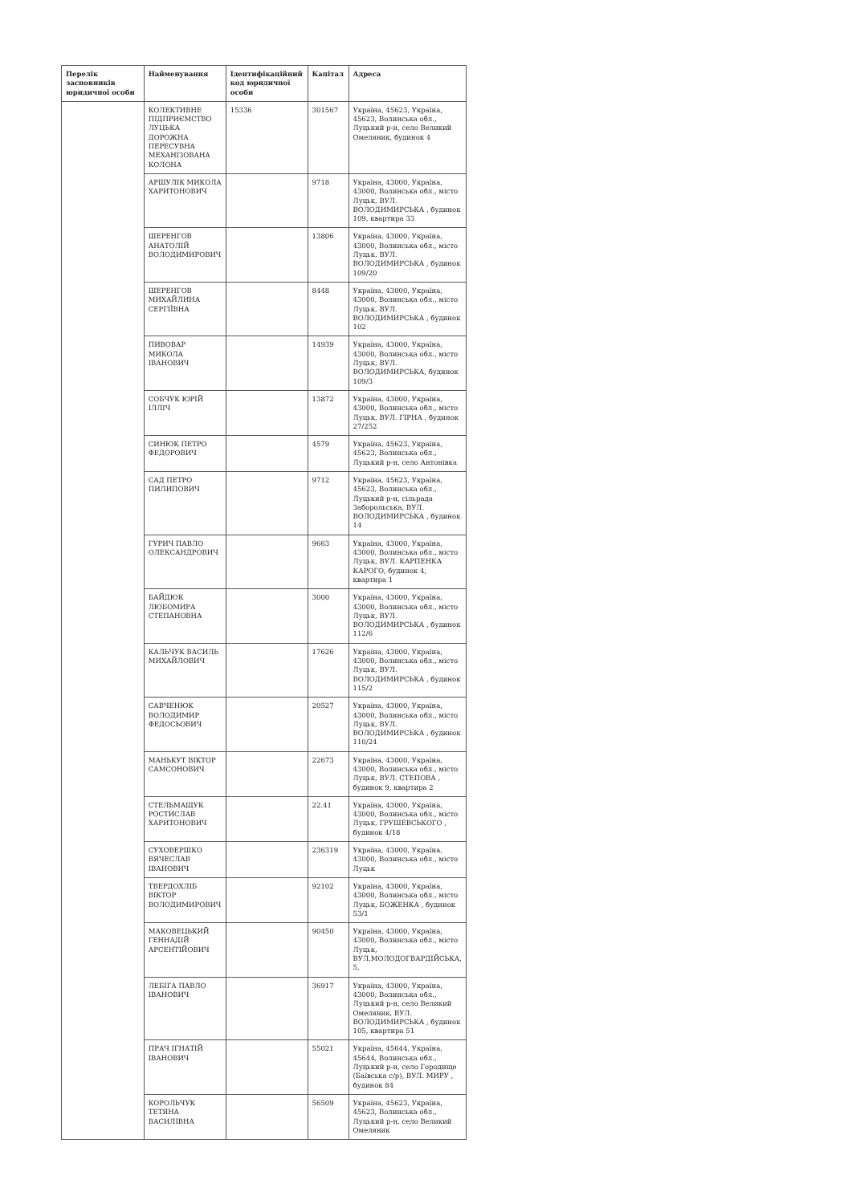| Перелік засновників юридичної особи | Найменування | Ідентифікаційний код юридичної особи | Капітал | Адреса |
| --- | --- | --- | --- | --- |
| | КОЛЕКТИВНЕ ПІДПРИЄМСТВО ЛУЦЬКА ДОРОЖНА ПЕРЕСУВНА МЕХАНІЗОВАНА КОЛОНА | 15336 | 301567 | Україна, 45623, Україна, 45623, Волинська обл., Луцький р-н, село Великий Омеляник, будинок 4 |
| | АРШУЛІК МИКОЛА ХАРИТОНОВИЧ | | 9718 | Україна, 43000, Україна, 43000, Волинська обл., місто Луцьк, ВУЛ. ВОЛОДИМИРСЬКА , будинок 109, квартира 33 |
| | ШЕРЕНГОВ АНАТОЛІЙ ВОЛОДИМИРОВИЧ | | 13806 | Україна, 43000, Україна, 43000, Волинська обл., місто Луцьк, ВУЛ. ВОЛОДИМИРСЬКА , будинок 109/20 |
| | ШЕРЕНГОВ МИХАЙЛИНА СЕРГІЇВНА | | 8448 | Україна, 43000, Україна, 43000, Волинська обл., місто Луцьк, ВУЛ. ВОЛОДИМИРСЬКА , будинок 102 |
| | ПИВОВАР МИКОЛА ІВАНОВИЧ | | 14939 | Україна, 43000, Україна, 43000, Волинська обл., місто Луцьк, ВУЛ. ВОЛОДИМИРСЬКА, будинок 109/3 |
| | СОБЧУК ЮРІЙ ІЛЛІЧ | | 13872 | Україна, 43000, Україна, 43000, Волинська обл., місто Луцьк, ВУЛ. ГІРНА , будинок 27/252 |
| | СИНЮК ПЕТРО ФЕДОРОВИЧ | | 4579 | Україна, 45623, Україна, 45623, Волинська обл., Луцький р-н, село Антонівка |
| | САД ПЕТРО ПИЛИПОВИЧ | | 9712 | Україна, 45623, Україна, 45623, Волинська обл., Луцький р-н, сільрада Заборольська, ВУЛ. ВОЛОДИМИРСЬКА , будинок 14 |
| | ГУРИЧ ПАВЛО ОЛЕКСАНДРОВИЧ | | 9663 | Україна, 43000, Україна, 43000, Волинська обл., місто Луцьк, ВУЛ. КАРПЕНКА КАРОГО, будинок 4, квартира 1 |
| | БАЙДЮК ЛЮБОМИРА СТЕПАНОВНА | | 3000 | Україна, 43000, Україна, 43000, Волинська обл., місто Луцьк, ВУЛ. ВОЛОДИМИРСЬКА , будинок 112/6 |
| | КАЛЬЧУК ВАСИЛЬ МИХАЙЛОВИЧ | | 17626 | Україна, 43000, Україна, 43000, Волинська обл., місто Луцьк, ВУЛ. ВОЛОДИМИРСЬКА , будинок 115/2 |
| | САВЧЕНЮК ВОЛОДИМИР ФЕДОСЬОВИЧ | | 20527 | Україна, 43000, Україна, 43000, Волинська обл., місто Луцьк, ВУЛ. ВОЛОДИМИРСЬКА , будинок 110/24 |
| | МАНЬКУТ ВІКТОР САМСОНОВИЧ | | 22673 | Україна, 43000, Україна, 43000, Волинська обл., місто Луцьк, ВУЛ. СТЕПОВА , будинок 9, квартира 2 |
| | СТЕЛЬМАЩУК РОСТИСЛАВ ХАРИТОНОВИЧ | | 22.41 | Україна, 43000, Україна, 43000, Волинська обл., місто Луцьк, ГРУШЕВСЬКОГО , будинок 4/18 |
| | СУХОВЕРШКО ВЯЧЕСЛАВ ІВАНОВИЧ | | 236319 | Україна, 43000, Україна, 43000, Волинська обл., місто Луцьк |
| | ТВЕРДОХЛІБ ВІКТОР ВОЛОДИМИРОВИЧ | | 92102 | Україна, 43000, Україна, 43000, Волинська обл., місто Луцьк, БОЖЕНКА , будинок 53/1 |
| | МАКОВЕЦЬКИЙ ГЕННАДІЙ АРСЕНТІЙОВИЧ | | 90450 | Україна, 43000, Україна, 43000, Волинська обл., місто Луцьк, ВУЛ.МОЛОДОГВАРДІЙСЬКА, 5, |
| | ЛЕБІГА ПАВЛО ІВАНОВИЧ | | 36917 | Україна, 43000, Україна, 43000, Волинська обл., Луцький р-н, село Великий Омеляник, ВУЛ. ВОЛОДИМИРСЬКА , будинок 105, квартира 51 |
| | ПРАЧ ІГНАТІЙ ІВАНОВИЧ | | 55021 | Україна, 45644, Україна, 45644, Волинська обл., Луцький р-н, село Городище (Баївська с/р), ВУЛ. МИРУ , будинок 84 |
| | КОРОЛЬЧУК ТЕТЯНА ВАСИЛІВНА | | 56509 | Україна, 45623, Україна, 45623, Волинська обл., Луцький р-н, село Великий Омеляник |